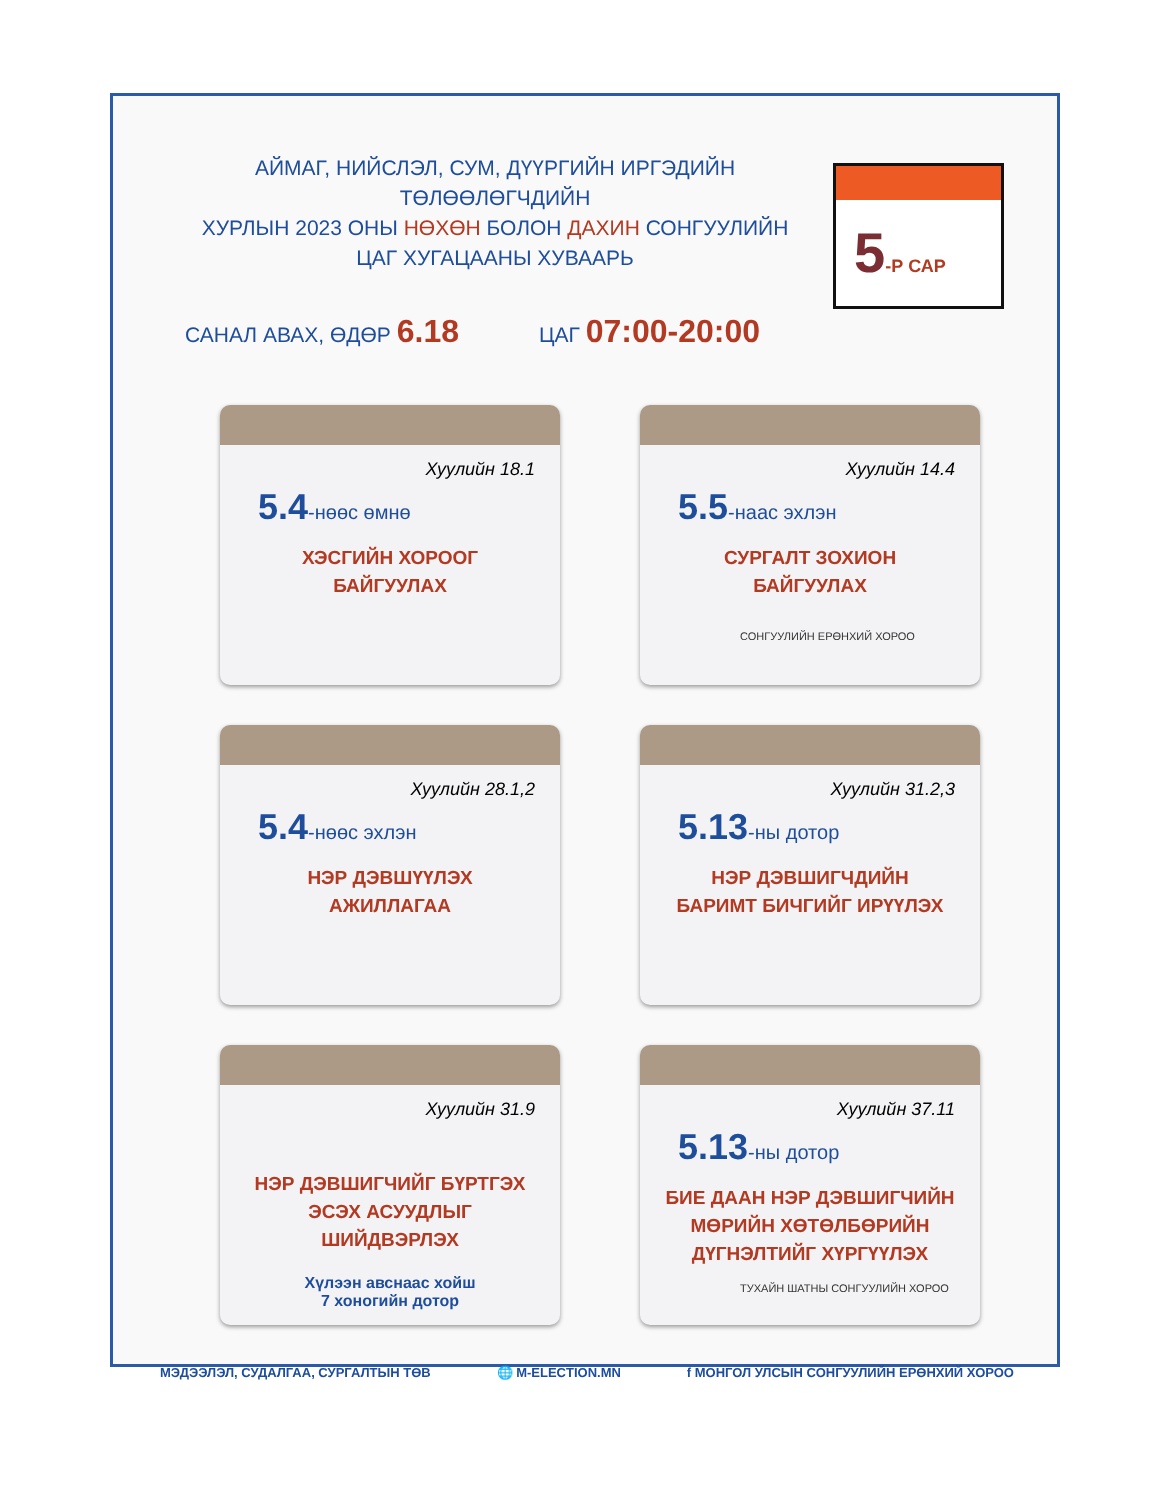АЙМАГ, НИЙСЛЭЛ, СУМ, ДҮҮРГИЙН ИРГЭДИЙН ТӨЛӨӨЛӨГЧДИЙН
ХУРЛЫН 2023 ОНЫ НӨХӨН БОЛОН ДАХИН СОНГУУЛИЙН
ЦАГ ХУГАЦААНЫ ХУВААРЬ
5-Р САР
САНАЛ АВАХ, ӨДӨР 6.18 ЦАГ 07:00-20:00
Хуулийн 18.1
5.4-нөөс өмнө
ХЭСГИЙН ХОРООГ
БАЙГУУЛАХ
Хуулийн 14.4
5.5-наас эхлэн
СУРГАЛТ ЗОХИОН
БАЙГУУЛАХ
СОНГУУЛИЙН ЕРӨНХИЙ ХОРОО
Хуулийн 28.1,2
5.4-нөөс эхлэн
НЭР ДЭВШҮҮЛЭХ
АЖИЛЛАГАА
Хуулийн 31.2,3
5.13-ны дотор
НЭР ДЭВШИГЧДИЙН
БАРИМТ БИЧГИЙГ ИРҮҮЛЭХ
Хуулийн 31.9
НЭР ДЭВШИГЧИЙГ БҮРТГЭХ
ЭСЭХ АСУУДЛЫГ
ШИЙДВЭРЛЭХ
Хүлээн авснаас хойш
7 хоногийн дотор
Хуулийн 37.11
5.13-ны дотор
БИЕ ДААН НЭР ДЭВШИГЧИЙН
МӨРИЙН ХӨТӨЛБӨРИЙН
ДҮГНЭЛТИЙГ ХҮРГҮҮЛЭХ
ТУХАЙН ШАТНЫ СОНГУУЛИЙН ХОРОО
МЭДЭЭЛЭЛ, СУДАЛГАА, СУРГАЛТЫН ТӨВ 🌐 M-ELECTION.MN f МОНГОЛ УЛСЫН СОНГУУЛИЙН ЕРӨНХИЙ ХОРОО